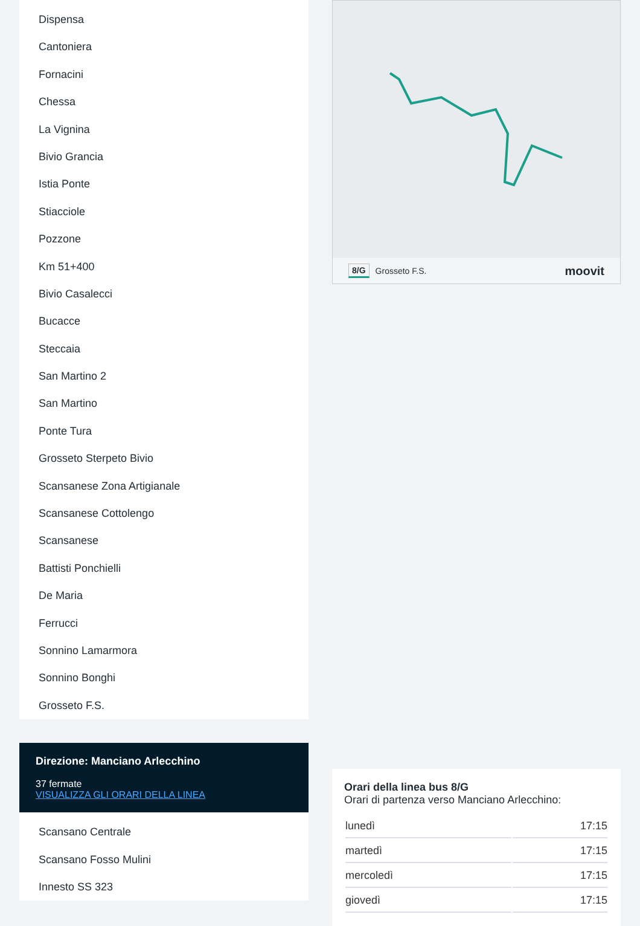Dispensa
Cantoniera
Fornacini
Chessa
La Vignina
Bivio Grancia
Istia Ponte
Stiacciole
Pozzone
Km 51+400
Bivio Casalecci
Bucacce
Steccaia
San Martino 2
San Martino
Ponte Tura
Grosseto Sterpeto Bivio
Scansanese Zona Artigianale
Scansanese Cottolengo
Scansanese
Battisti Ponchielli
De Maria
Ferrucci
Sonnino Lamarmora
Sonnino Bonghi
Grosseto F.S.
Direzione: Manciano Arlecchino
37 fermate
VISUALIZZA GLI ORARI DELLA LINEA
Scansano Centrale
Scansano Fosso Mulini
Innesto SS 323
8/G Grosseto F.S. moovit
Orari della linea bus 8/G
Orari di partenza verso Manciano Arlecchino:
| lunedì | 17:15 |
| martedì | 17:15 |
| mercoledì | 17:15 |
| giovedì | 17:15 |